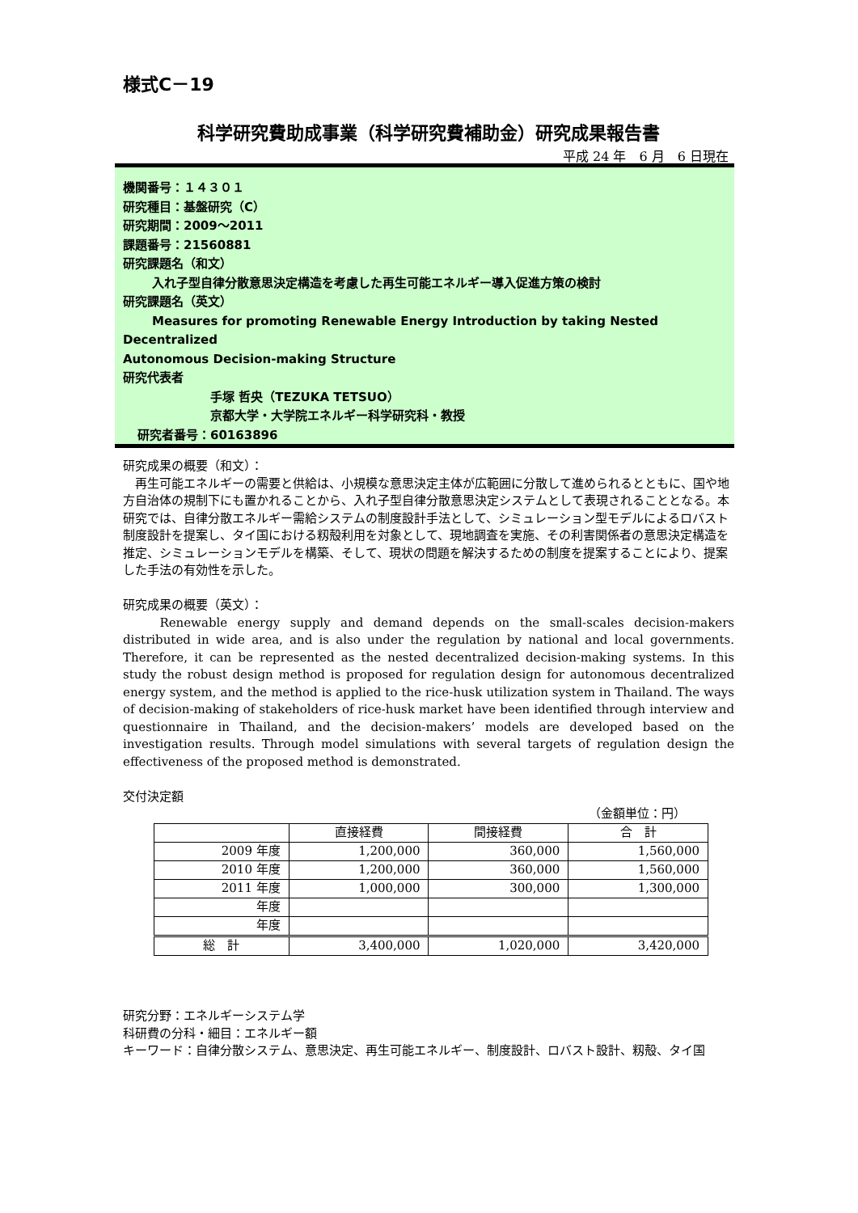様式C－19
科学研究費助成事業（科学研究費補助金）研究成果報告書
平成 24 年　6 月　6 日現在
機関番号：１４３０１
研究種目：基盤研究（C）
研究期間：2009～2011
課題番号：21560881
研究課題名（和文）
入れ子型自律分散意思決定構造を考慮した再生可能エネルギー導入促進方策の検討
研究課題名（英文）
Measures for promoting Renewable Energy Introduction by taking Nested Decentralized
Autonomous Decision-making Structure
研究代表者
手塚 哲央（TEZUKA TETSUO）
京都大学・大学院エネルギー科学研究科・教授
研究者番号：60163896
研究成果の概要（和文）：
　再生可能エネルギーの需要と供給は、小規模な意思決定主体が広範囲に分散して進められるとともに、国や地方自治体の規制下にも置かれることから、入れ子型自律分散意思決定システムとして表現されることとなる。本研究では、自律分散エネルギー需給システムの制度設計手法として、シミュレーション型モデルによるロバスト制度設計を提案し、タイ国における籾殻利用を対象として、現地調査を実施、その利害関係者の意思決定構造を推定、シミュレーションモデルを構築、そして、現状の問題を解決するための制度を提案することにより、提案した手法の有効性を示した。
研究成果の概要（英文）：
　　Renewable energy supply and demand depends on the small-scales decision-makers distributed in wide area, and is also under the regulation by national and local governments. Therefore, it can be represented as the nested decentralized decision-making systems. In this study the robust design method is proposed for regulation design for autonomous decentralized energy system, and the method is applied to the rice-husk utilization system in Thailand. The ways of decision-making of stakeholders of rice-husk market have been identified through interview and questionnaire in Thailand, and the decision-makers’ models are developed based on the investigation results. Through model simulations with several targets of regulation design the effectiveness of the proposed method is demonstrated.
交付決定額
（金額単位：円）
| | 直接経費 | 間接経費 | 合 計 |
| --- | --- | --- | --- |
| 2009 年度 | 1,200,000 | 360,000 | 1,560,000 |
| 2010 年度 | 1,200,000 | 360,000 | 1,560,000 |
| 2011 年度 | 1,000,000 | 300,000 | 1,300,000 |
| 年度 | | | |
| 年度 | | | |
| 総 計 | 3,400,000 | 1,020,000 | 3,420,000 |
研究分野：エネルギーシステム学
科研費の分科・細目：エネルギー額
キーワード：自律分散システム、意思決定、再生可能エネルギー、制度設計、ロバスト設計、籾殻、タイ国